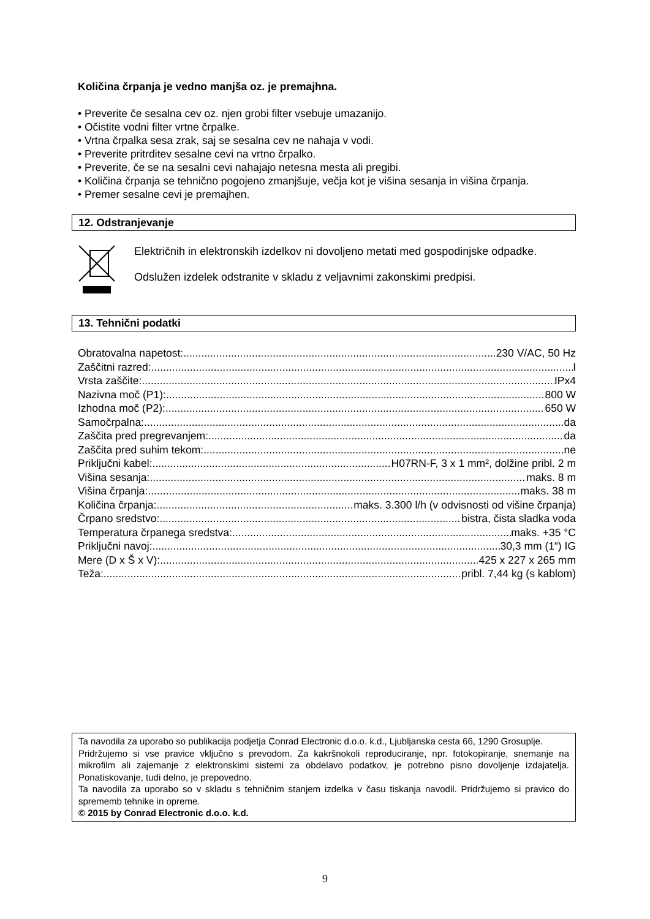Količina črpanja je vedno manjša oz. je premajhna.
• Preverite če sesalna cev oz. njen grobi filter vsebuje umazanijo.
• Očistite vodni filter vrtne črpalke.
• Vrtna črpalka sesa zrak, saj se sesalna cev ne nahaja v vodi.
• Preverite pritrditev sesalne cevi na vrtno črpalko.
• Preverite, če se na sesalni cevi nahajajo netesna mesta ali pregibi.
• Količina črpanja se tehnično pogojeno zmanjšuje, večja kot je višina sesanja in višina črpanja.
• Premer sesalne cevi je premajhen.
12. Odstranjevanje
Električnih in elektronskih izdelkov ni dovoljeno metati med gospodinjske odpadke.
Odslužen izdelek odstranite v skladu z veljavnimi zakonskimi predpisi.
13. Tehnični podatki
Obratovalna napetost: 230 V/AC, 50 Hz
Zaščitni razred: I
Vrsta zaščite: IPx4
Nazivna moč (P1): 800 W
Izhodna moč (P2): 650 W
Samočrpalna: da
Zaščita pred pregrevanjem: da
Zaščita pred suhim tekom: ne
Priključni kabel: H07RN-F, 3 x 1 mm², dolžine pribl. 2 m
Višina sesanja: maks. 8 m
Višina črpanja: maks. 38 m
Količina črpanja: maks. 3.300 l/h (v odvisnosti od višine črpanja)
Črpano sredstvo: bistra, čista sladka voda
Temperatura črpanega sredstva: maks. +35 °C
Priključni navoj: 30,3 mm (1“) IG
Mere (D x Š x V): 425 x 227 x 265 mm
Teža: pribl. 7,44 kg (s kablom)
Ta navodila za uporabo so publikacija podjetja Conrad Electronic d.o.o. k.d., Ljubljanska cesta 66, 1290 Grosuplje.
Pridržujemo si vse pravice vključno s prevodom. Za kakršnokoli reproduciranje, npr. fotokopiranje, snemanje na mikrofilm ali zajemanje z elektronskimi sistemi za obdelavo podatkov, je potrebno pisno dovoljenje izdajatelja. Ponatiskovanje, tudi delno, je prepovedno.
Ta navodila za uporabo so v skladu s tehničnim stanjem izdelka v času tiskanja navodil. Pridržujemo si pravico do sprememb tehnike in opreme.
© 2015 by Conrad Electronic d.o.o. k.d.
9